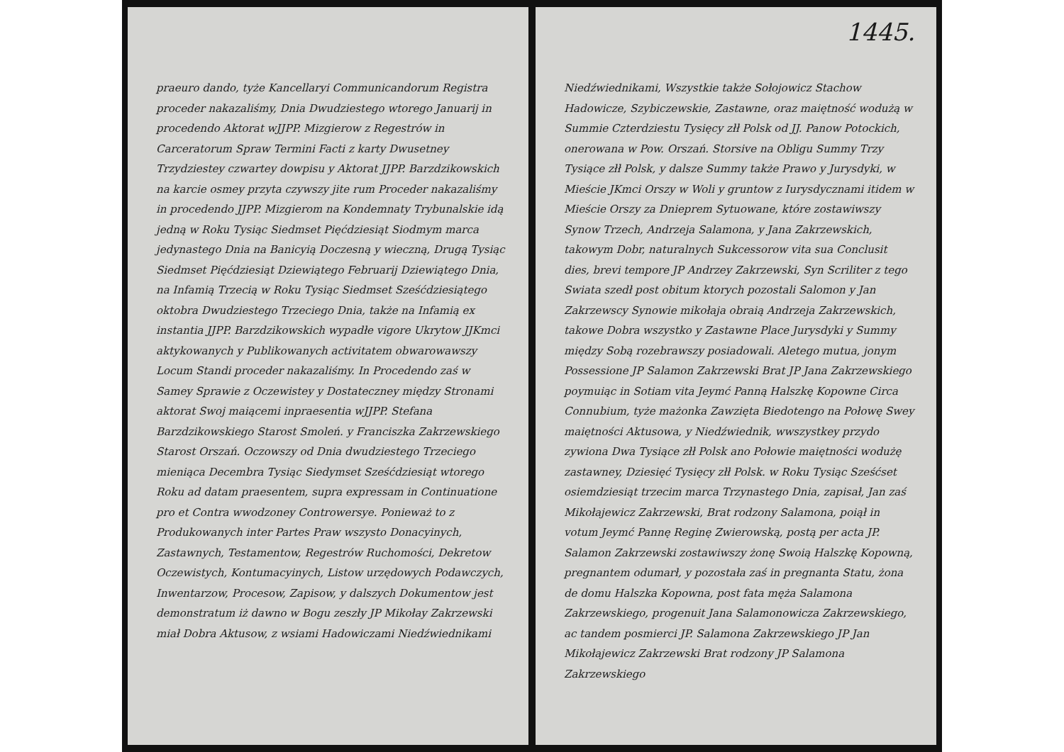praeuro dando, tyże Kancellaryi Communicandorum Registra proceder nakazaliśmy, Dnia Dwudziestego wtorego Januarij in procedendo Aktorat wJJPP. Mizgierow z Regestrów in Carceratorum Spraw Termini Facti z karty Dwusetney Trzydziestey czwartey dowpisu y Aktorat JJPP. Barzdzikowskich na karcie osmey przyta czywszy jite rum Proceder nakazaliśmy in procedendo JJPP. Mizgierom na Kondemnaty Trybunalskie idą jedną w Roku Tysiąc Siedmset Pięćdziesiąt Siodmym marca jedynastego Dnia na Banicyią Doczesną y wieczną, Drugą Tysiąc Siedmset Pięćdziesiąt Dziewiątego Februarij Dziewiątego Dnia, na Infamią Trzecią w Roku Tysiąc Siedmset Sześćdziesiątego oktobra Dwudziestego Trzeciego Dnia, także na Infamią ex instantia JJPP. Barzdzikowskich wypadłe vigore Ukrytow JJKmci aktykowanych y Publikowanych activitatem obwarowawszy Locum Standi proceder nakazaliśmy. In Procedendo zaś w Samey Sprawie z Oczewistey y Dostateczney między Stronami aktorat Swoj maiącemi inpraesentia wJJPP. Stefana Barzdzikowskiego Starost Smoleń. y Franciszka Zakrzewskiego Starost Orszań. Oczowszy od Dnia dwudziestego Trzeciego mieniąca Decembra Tysiąc Siedymset Sześćdziesiąt wtorego Roku ad datam praesentem, supra expressam in Continuatione pro et Contra wwodzoney Controwersye. Ponieważ to z Produkowanych inter Partes Praw wszysto Donacyinych, Zastawnych, Testamentow, Regestrów Ruchomości, Dekretow Oczewistych, Kontumacyinych, Listow urzędowych Podawczych, Inwentarzow, Procesow, Zapisow, y dalszych Dokumentow jest demonstratum iż dawno w Bogu zeszły JP Mikołay Zakrzewski miał Dobra Aktusow, z wsiami Hadowiczami Niedźwiednikami
1445.
Niedźwiednikami, Wszystkie także Sołojowicz Stachow Hadowicze, Szybiczewskie, Zastawne, oraz maiętność wodużą w Summie Czterdziestu Tysięcy złł Polsk od JJ. Panow Potockich, onerowana w Pow. Orszań. Storsive na Obligu Summy Trzy Tysiące złł Polsk, y dalsze Summy także Prawo y Jurysdyki, w Mieście JKmci Orszy w Woli y gruntow z Iurysdycznami itidem w Mieście Orszy za Dnieprem Sytuowane, które zostawiwszy Synow Trzech, Andrzeja Salamona, y Jana Zakrzewskich, takowym Dobr, naturalnych Sukcessorow vita sua Conclusit dies, brevi tempore JP Andrzey Zakrzewski, Syn Scriliter z tego Swiata szedł post obitum ktorych pozostali Salomon y Jan Zakrzewscy Synowie mikołaja obraią Andrzeja Zakrzewskich, takowe Dobra wszystko y Zastawne Place Jurysdyki y Summy między Sobą rozebrawszy posiadowali. Aletego mutua, jonym Possessione JP Salamon Zakrzewski Brat JP Jana Zakrzewskiego poymuiąc in Sotiam vita Jeymć Panną Halszkę Kopowne Circa Connubium, tyże mażonka Zawzięta Biedotengo na Połowę Swey maiętności Aktusowa, y Niedźwiednik, wwszystkey przydo zywiona Dwa Tysiące złł Polsk ano Połowie maiętności wodużę zastawney, Dziesięć Tysięcy złł Polsk. w Roku Tysiąc Sześćset osiemdziesiąt trzecim marca Trzynastego Dnia, zapisał, Jan zaś Mikołajewicz Zakrzewski, Brat rodzony Salamona, poiął in votum Jeymć Pannę Reginę Zwierowską, postą per acta JP. Salamon Zakrzewski zostawiwszy żonę Swoią Halszkę Kopowną, pregnantem odumarł, y pozostała zaś in pregnanta Statu, żona de domu Halszka Kopowna, post fata męża Salamona Zakrzewskiego, progenuit Jana Salamonowicza Zakrzewskiego, ac tandem posmierci JP. Salamona Zakrzewskiego JP Jan Mikołajewicz Zakrzewski Brat rodzony JP Salamona Zakrzewskiego